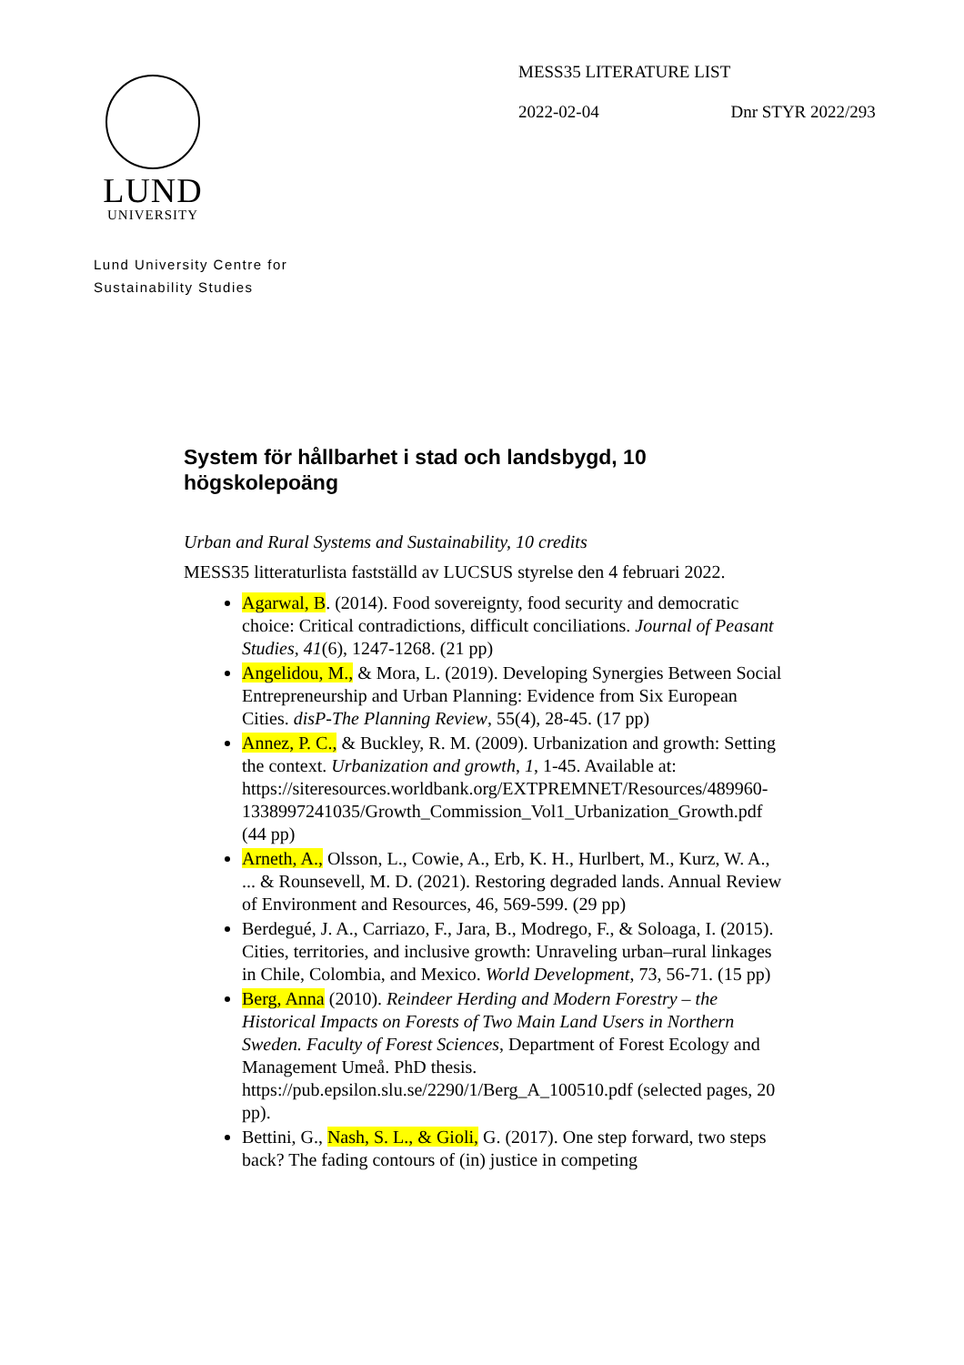MESS35 LITERATURE LIST
2022-02-04 Dnr STYR 2022/293
LUND
UNIVERSITY
Lund University Centre for
Sustainability Studies
System för hållbarhet i stad och landsbygd, 10 högskolepoäng
Urban and Rural Systems and Sustainability, 10 credits
MESS35 litteraturlista fastställd av LUCSUS styrelse den 4 februari 2022.
Agarwal, B. (2014). Food sovereignty, food security and democratic choice: Critical contradictions, difficult conciliations. Journal of Peasant Studies, 41(6), 1247-1268. (21 pp)
Angelidou, M., & Mora, L. (2019). Developing Synergies Between Social Entrepreneurship and Urban Planning: Evidence from Six European Cities. disP-The Planning Review, 55(4), 28-45. (17 pp)
Annez, P. C., & Buckley, R. M. (2009). Urbanization and growth: Setting the context. Urbanization and growth, 1, 1-45. Available at: https://siteresources.worldbank.org/EXTPREMNET/Resources/489960-1338997241035/Growth_Commission_Vol1_Urbanization_Growth.pdf (44 pp)
Arneth, A., Olsson, L., Cowie, A., Erb, K. H., Hurlbert, M., Kurz, W. A., ... & Rounsevell, M. D. (2021). Restoring degraded lands. Annual Review of Environment and Resources, 46, 569-599. (29 pp)
Berdegué, J. A., Carriazo, F., Jara, B., Modrego, F., & Soloaga, I. (2015). Cities, territories, and inclusive growth: Unraveling urban–rural linkages in Chile, Colombia, and Mexico. World Development, 73, 56-71. (15 pp)
Berg, Anna (2010). Reindeer Herding and Modern Forestry – the Historical Impacts on Forests of Two Main Land Users in Northern Sweden. Faculty of Forest Sciences, Department of Forest Ecology and Management Umeå. PhD thesis. https://pub.epsilon.slu.se/2290/1/Berg_A_100510.pdf (selected pages, 20 pp).
Bettini, G., Nash, S. L., & Gioli, G. (2017). One step forward, two steps back? The fading contours of (in) justice in competing